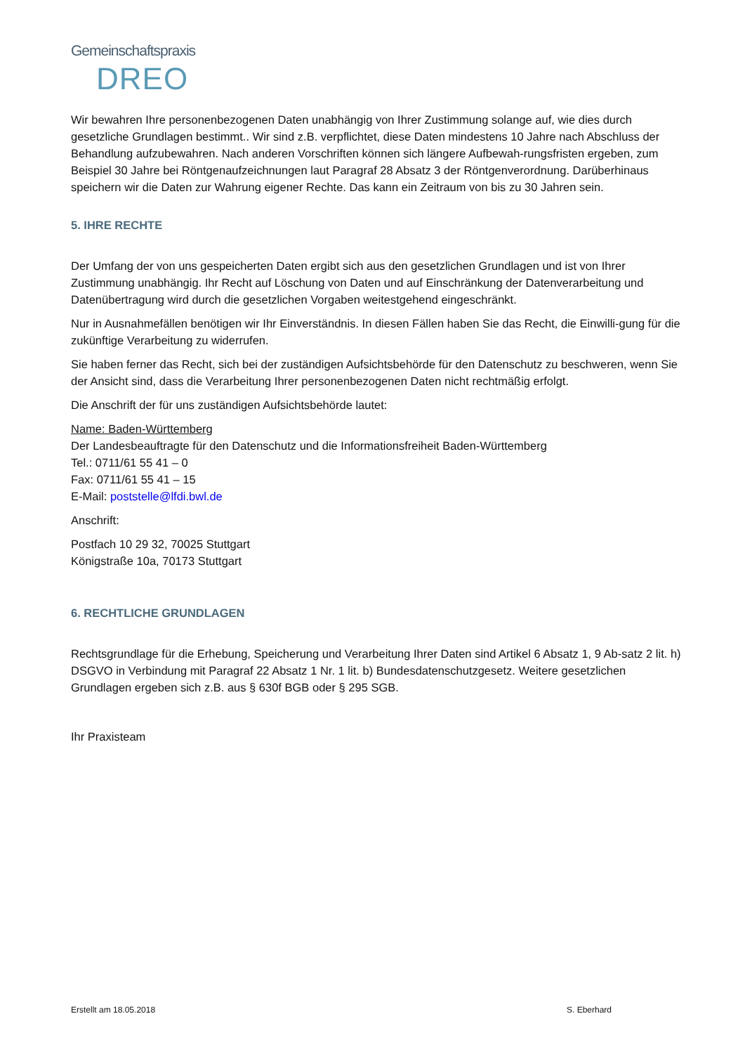Gemeinschaftspraxis
DREO
Wir bewahren Ihre personenbezogenen Daten unabhängig von Ihrer Zustimmung solange auf, wie dies durch gesetzliche Grundlagen bestimmt.. Wir sind z.B. verpflichtet, diese Daten mindestens 10 Jahre nach Abschluss der Behandlung aufzubewahren. Nach anderen Vorschriften können sich längere Aufbewah-rungsfristen ergeben, zum Beispiel 30 Jahre bei Röntgenaufzeichnungen laut Paragraf 28 Absatz 3 der Röntgenverordnung. Darüberhinaus speichern wir die Daten zur Wahrung eigener Rechte. Das kann ein Zeitraum von bis zu 30 Jahren sein.
5. IHRE RECHTE
Der Umfang der von uns gespeicherten Daten ergibt sich aus den gesetzlichen Grundlagen und ist von Ihrer Zustimmung unabhängig. Ihr Recht auf Löschung von Daten und auf Einschränkung der Datenverarbeitung und Datenübertragung wird durch die gesetzlichen Vorgaben weitestgehend eingeschränkt.
Nur in Ausnahmefällen benötigen wir Ihr Einverständnis. In diesen Fällen haben Sie das Recht, die Einwilli-gung für die zukünftige Verarbeitung zu widerrufen.
Sie haben ferner das Recht, sich bei der zuständigen Aufsichtsbehörde für den Datenschutz zu beschweren, wenn Sie der Ansicht sind, dass die Verarbeitung Ihrer personenbezogenen Daten nicht rechtmäßig erfolgt.
Die Anschrift der für uns zuständigen Aufsichtsbehörde lautet:
Name: Baden-Württemberg
Der Landesbeauftragte für den Datenschutz und die Informationsfreiheit Baden-Württemberg
Tel.: 0711/61 55 41 – 0
Fax: 0711/61 55 41 – 15
E-Mail: poststelle@lfdi.bwl.de
Anschrift:
Postfach 10 29 32, 70025 Stuttgart
Königstraße 10a, 70173 Stuttgart
6. RECHTLICHE GRUNDLAGEN
Rechtsgrundlage für die Erhebung, Speicherung und Verarbeitung Ihrer Daten sind Artikel 6 Absatz 1, 9 Ab-satz 2 lit. h) DSGVO in Verbindung mit Paragraf 22 Absatz 1 Nr. 1 lit. b) Bundesdatenschutzgesetz. Weitere gesetzlichen Grundlagen ergeben sich z.B. aus § 630f BGB oder § 295 SGB.
Ihr Praxisteam
Erstellt am 18.05.2018 S. Eberhard